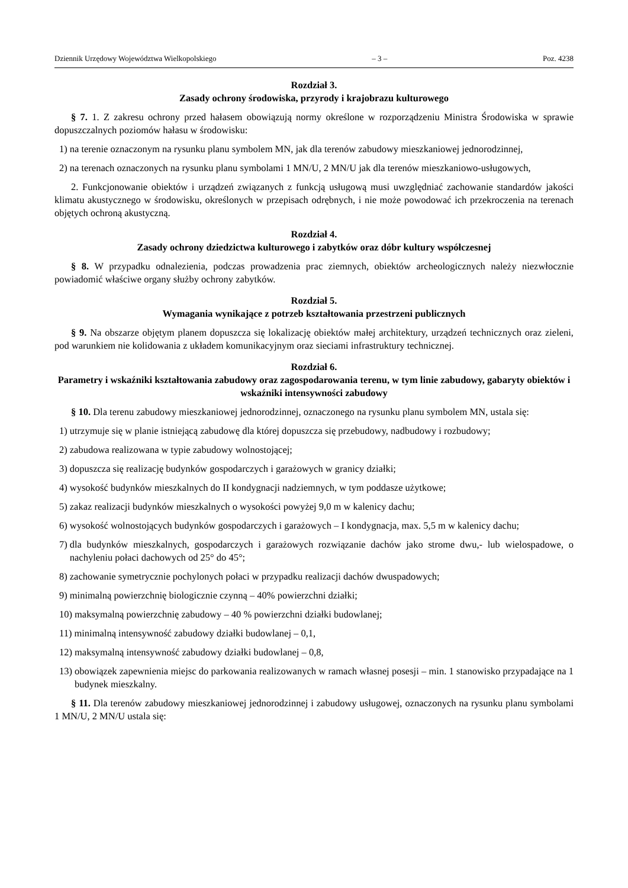Dziennik Urzędowy Województwa Wielkopolskiego – 3 – Poz. 4238
Rozdział 3.
Zasady ochrony środowiska, przyrody i krajobrazu kulturowego
§ 7. 1. Z zakresu ochrony przed hałasem obowiązują normy określone w rozporządzeniu Ministra Środowiska w sprawie dopuszczalnych poziomów hałasu w środowisku:
1) na terenie oznaczonym na rysunku planu symbolem MN, jak dla terenów zabudowy mieszkaniowej jednorodzinnej,
2) na terenach oznaczonych na rysunku planu symbolami 1 MN/U, 2 MN/U jak dla terenów mieszkaniowo-usługowych,
2. Funkcjonowanie obiektów i urządzeń związanych z funkcją usługową musi uwzględniać zachowanie standardów jakości klimatu akustycznego w środowisku, określonych w przepisach odrębnych, i nie może powodować ich przekroczenia na terenach objętych ochroną akustyczną.
Rozdział 4.
Zasady ochrony dziedzictwa kulturowego i zabytków oraz dóbr kultury współczesnej
§ 8. W przypadku odnalezienia, podczas prowadzenia prac ziemnych, obiektów archeologicznych należy niezwłocznie powiadomić właściwe organy służby ochrony zabytków.
Rozdział 5.
Wymagania wynikające z potrzeb kształtowania przestrzeni publicznych
§ 9. Na obszarze objętym planem dopuszcza się lokalizację obiektów małej architektury, urządzeń technicznych oraz zieleni, pod warunkiem nie kolidowania z układem komunikacyjnym oraz sieciami infrastruktury technicznej.
Rozdział 6.
Parametry i wskaźniki kształtowania zabudowy oraz zagospodarowania terenu, w tym linie zabudowy, gabaryty obiektów i wskaźniki intensywności zabudowy
§ 10. Dla terenu zabudowy mieszkaniowej jednorodzinnej, oznaczonego na rysunku planu symbolem MN, ustala się:
1) utrzymuje się w planie istniejącą zabudowę dla której dopuszcza się przebudowy, nadbudowy i rozbudowy;
2) zabudowa realizowana w typie zabudowy wolnostojącej;
3) dopuszcza się realizację budynków gospodarczych i garażowych w granicy działki;
4) wysokość budynków mieszkalnych do II kondygnacji nadziemnych, w tym poddasze użytkowe;
5) zakaz realizacji budynków mieszkalnych o wysokości powyżej 9,0 m w kalenicy dachu;
6) wysokość wolnostojących budynków gospodarczych i garażowych – I kondygnacja, max. 5,5 m w kalenicy dachu;
7) dla budynków mieszkalnych, gospodarczych i garażowych rozwiązanie dachów jako strome dwu,- lub wielospadowe, o nachyleniu połaci dachowych od 25° do 45°;
8) zachowanie symetrycznie pochylonych połaci w przypadku realizacji dachów dwuspadowych;
9) minimalną powierzchnię biologicznie czynną – 40% powierzchni działki;
10) maksymalną powierzchnię zabudowy – 40 % powierzchni działki budowlanej;
11) minimalną intensywność zabudowy działki budowlanej – 0,1,
12) maksymalną intensywność zabudowy działki budowlanej – 0,8,
13) obowiązek zapewnienia miejsc do parkowania realizowanych w ramach własnej posesji – min. 1 stanowisko przypadające na 1 budynek mieszkalny.
§ 11. Dla terenów zabudowy mieszkaniowej jednorodzinnej i zabudowy usługowej, oznaczonych na rysunku planu symbolami 1 MN/U, 2 MN/U ustala się: